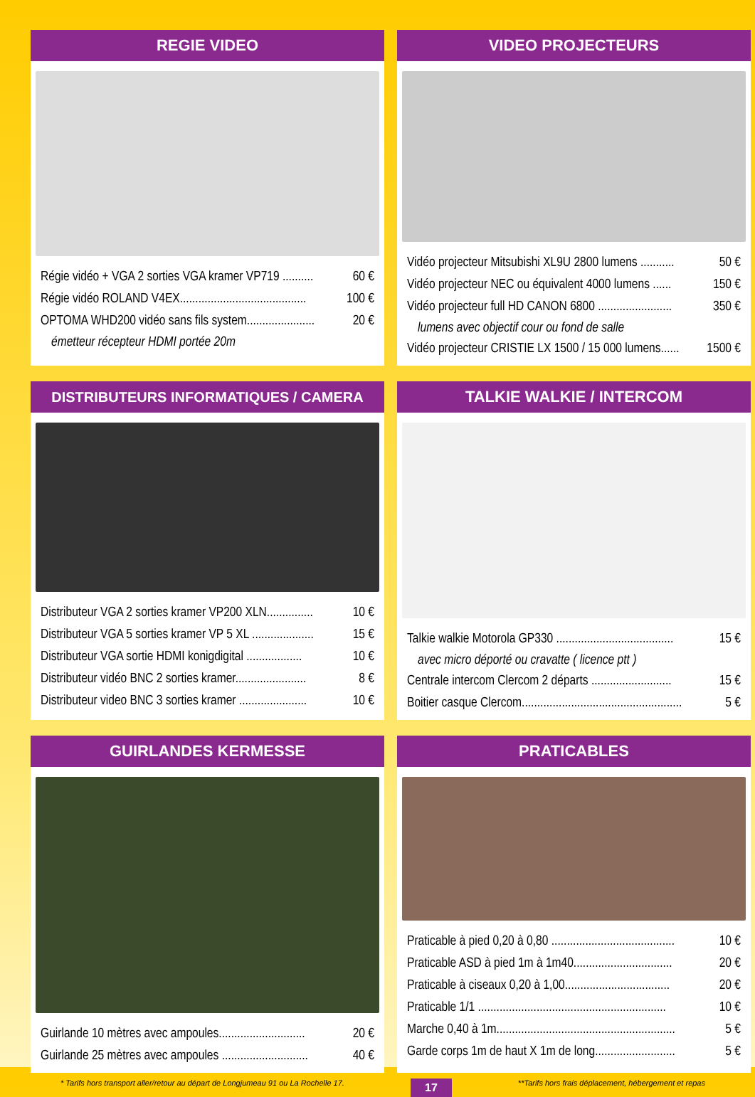REGIE VIDEO
Régie vidéo + VGA 2 sorties VGA kramer VP719 .......... 60 €
Régie vidéo ROLAND V4EX......................................... 100 €
OPTOMA WHD200 vidéo sans fils system...................... 20 €
émetteur récepteur HDMI portée 20m
VIDEO PROJECTEURS
Vidéo projecteur Mitsubishi XL9U 2800 lumens ........... 50 €
Vidéo projecteur NEC ou équivalent 4000 lumens ...... 150 €
Vidéo projecteur full HD CANON 6800 ........................ 350 €
lumens avec objectif cour ou fond de salle
Vidéo projecteur CRISTIE LX 1500 / 15 000 lumens...... 1500 €
DISTRIBUTEURS INFORMATIQUES / CAMERA
Distributeur VGA 2 sorties kramer VP200 XLN............... 10 €
Distributeur VGA 5 sorties kramer VP 5 XL .................... 15 €
Distributeur VGA sortie HDMI konigdigital .................. 10 €
Distributeur vidéo BNC 2 sorties kramer....................... 8 €
Distributeur video BNC 3 sorties kramer ...................... 10 €
TALKIE WALKIE / INTERCOM
Talkie walkie Motorola GP330 ...................................... 15 €
avec micro déporté ou cravatte ( licence ptt )
Centrale intercom Clercom 2 départs .......................... 15 €
Boitier casque Clercom.................................................... 5 €
GUIRLANDES KERMESSE
Guirlande 10 mètres avec ampoules............................ 20 €
Guirlande 25 mètres avec ampoules ............................ 40 €
PRATICABLES
Praticable à pied 0,20 à 0,80 ........................................ 10 €
Praticable ASD à pied 1m à 1m40................................ 20 €
Praticable à ciseaux 0,20 à 1,00.................................. 20 €
Praticable 1/1 ............................................................. 10 €
Marche 0,40 à 1m.......................................................... 5 €
Garde corps 1m de haut X 1m de long.......................... 5 €
* Tarifs hors transport aller/retour au départ de Longjumeau 91 ou La Rochelle 17. 17 **Tarifs hors frais déplacement, hébergement et repas